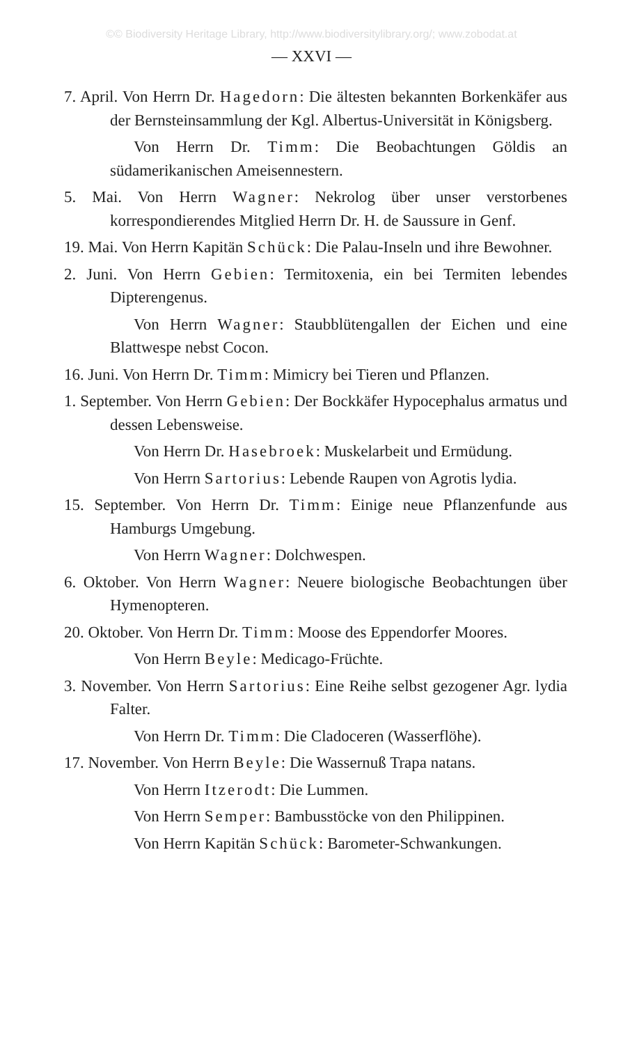©© Biodiversity Heritage Library, http://www.biodiversitylibrary.org/; www.zobodat.at
— XXVI —
7. April. Von Herrn Dr. Hagedorn: Die ältesten bekannten Borkenkäfer aus der Bernsteinsammlung der Kgl. Albertus-Universität in Königsberg.
Von Herrn Dr. Timm: Die Beobachtungen Göldis an südamerikanischen Ameisennestern.
5. Mai. Von Herrn Wagner: Nekrolog über unser verstorbenes korrespondierendes Mitglied Herrn Dr. H. de Saussure in Genf.
19. Mai. Von Herrn Kapitän Schück: Die Palau-Inseln und ihre Bewohner.
2. Juni. Von Herrn Gebien: Termitoxenia, ein bei Termiten lebendes Dipterengenus.
Von Herrn Wagner: Staubblütengallen der Eichen und eine Blattwespe nebst Cocon.
16. Juni. Von Herrn Dr. Timm: Mimicry bei Tieren und Pflanzen.
1. September. Von Herrn Gebien: Der Bockkäfer Hypocephalus armatus und dessen Lebensweise.
Von Herrn Dr. Hasebroek: Muskelarbeit und Ermüdung.
Von Herrn Sartorius: Lebende Raupen von Agrotis lydia.
15. September. Von Herrn Dr. Timm: Einige neue Pflanzenfunde aus Hamburgs Umgebung.
Von Herrn Wagner: Dolchwespen.
6. Oktober. Von Herrn Wagner: Neuere biologische Beobachtungen über Hymenopteren.
20. Oktober. Von Herrn Dr. Timm: Moose des Eppendorfer Moores.
Von Herrn Beyle: Medicago-Früchte.
3. November. Von Herrn Sartorius: Eine Reihe selbst gezogener Agr. lydia Falter.
Von Herrn Dr. Timm: Die Cladoceren (Wasserflöhe).
17. November. Von Herrn Beyle: Die Wassernuß Trapa natans.
Von Herrn Itzerodt: Die Lummen.
Von Herrn Semper: Bambusstöcke von den Philippinen.
Von Herrn Kapitän Schück: Barometer-Schwankungen.